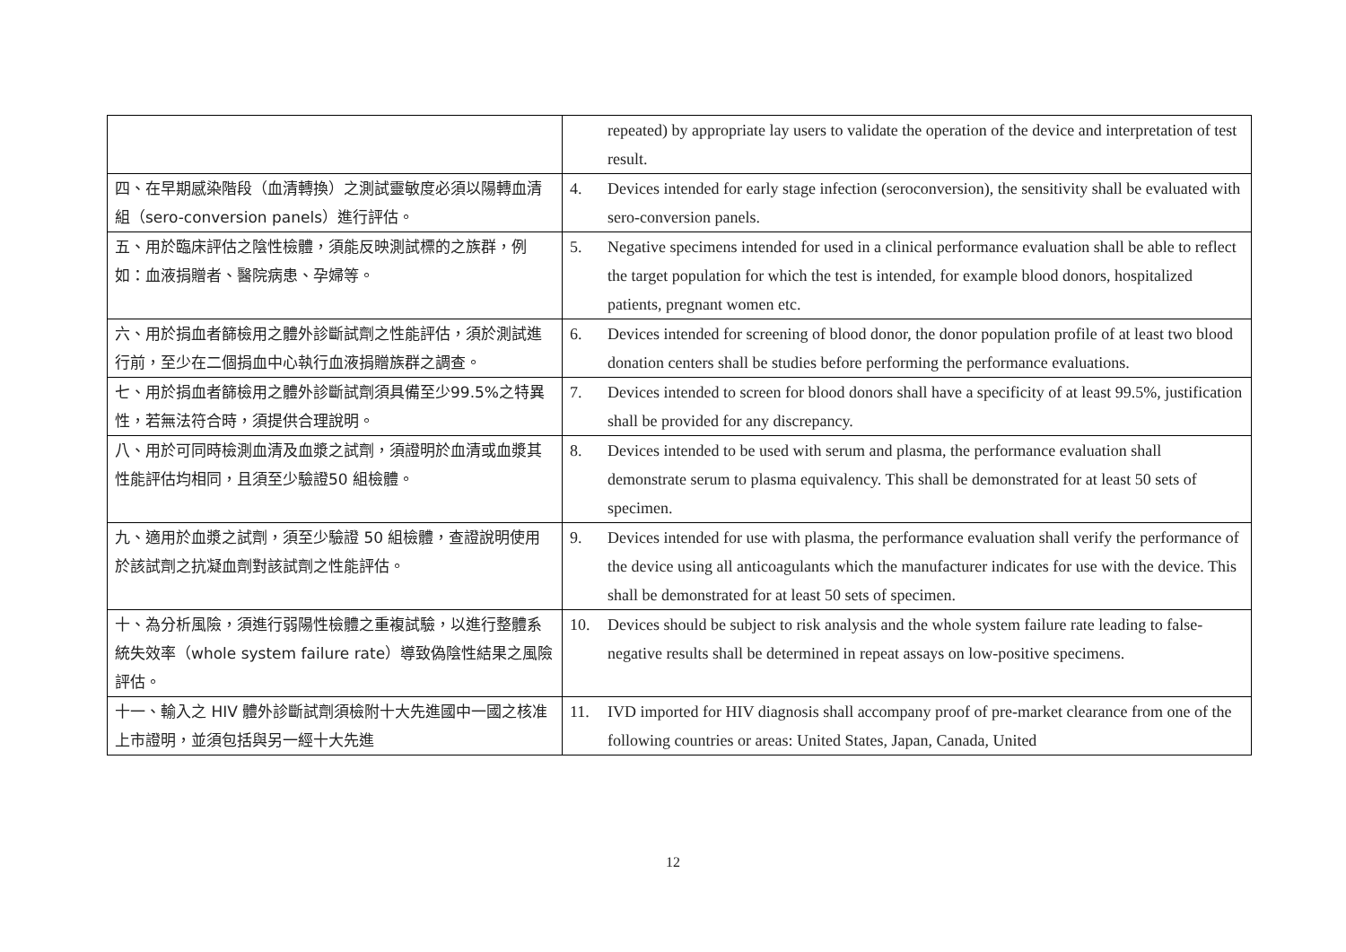| | repeated) by appropriate lay users to validate the operation of the device and interpretation of test result. |
| 四、在早期感染階段（血清轉換）之測試靈敏度必須以陽轉血清組（sero-conversion panels）進行評估。 | 4. Devices intended for early stage infection (seroconversion), the sensitivity shall be evaluated with sero-conversion panels. |
| 五、用於臨床評估之陰性檢體，須能反映測試標的之族群，例如：血液捐贈者、醫院病患、孕婦等。 | 5. Negative specimens intended for used in a clinical performance evaluation shall be able to reflect the target population for which the test is intended, for example blood donors, hospitalized patients, pregnant women etc. |
| 六、用於捐血者篩檢用之體外診斷試劑之性能評估，須於測試進行前，至少在二個捐血中心執行血液捐贈族群之調查。 | 6. Devices intended for screening of blood donor, the donor population profile of at least two blood donation centers shall be studies before performing the performance evaluations. |
| 七、用於捐血者篩檢用之體外診斷試劑須具備至少99.5%之特異性，若無法符合時，須提供合理說明。 | 7. Devices intended to screen for blood donors shall have a specificity of at least 99.5%, justification shall be provided for any discrepancy. |
| 八、用於可同時檢測血清及血漿之試劑，須證明於血清或血漿其性能評估均相同，且須至少驗證50 組檢體。 | 8. Devices intended to be used with serum and plasma, the performance evaluation shall demonstrate serum to plasma equivalency. This shall be demonstrated for at least 50 sets of specimen. |
| 九、適用於血漿之試劑，須至少驗證 50 組檢體，查證說明使用於該試劑之抗凝血劑對該試劑之性能評估。 | 9. Devices intended for use with plasma, the performance evaluation shall verify the performance of the device using all anticoagulants which the manufacturer indicates for use with the device. This shall be demonstrated for at least 50 sets of specimen. |
| 十、為分析風險，須進行弱陽性檢體之重複試驗，以進行整體系統失效率（whole system failure rate）導致偽陰性結果之風險評估。 | 10. Devices should be subject to risk analysis and the whole system failure rate leading to false-negative results shall be determined in repeat assays on low-positive specimens. |
| 十一、輸入之 HIV 體外診斷試劑須檢附十大先進國中一國之核准上市證明，並須包括與另一經十大先進 | 11. IVD imported for HIV diagnosis shall accompany proof of pre-market clearance from one of the following countries or areas: United States, Japan, Canada, United |
12